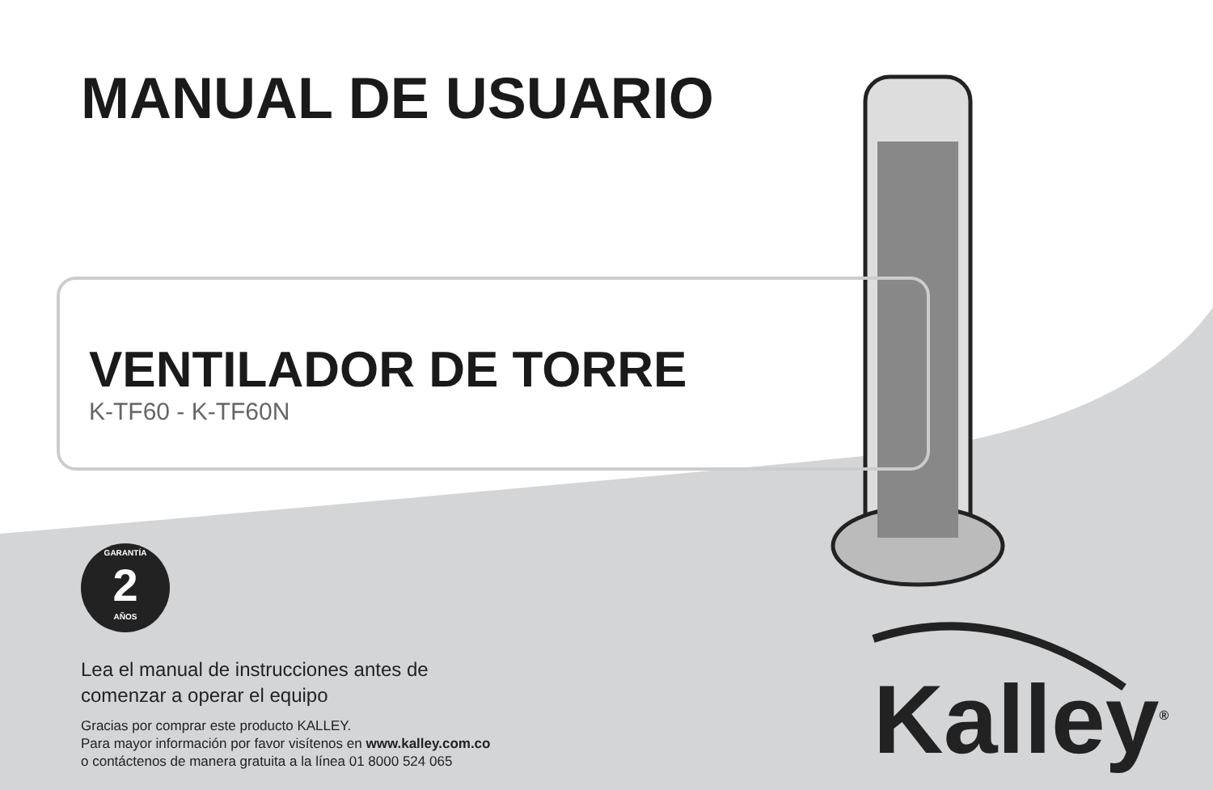MANUAL DE USUARIO
VENTILADOR DE TORRE
K-TF60 - K-TF60N
GARANTÍA
2
AÑOS
Lea el manual de instrucciones antes de
comenzar a operar el equipo
Gracias por comprar este producto KALLEY.
Para mayor información por favor visítenos en www.kalley.com.co
o contáctenos de manera gratuita a la línea 01 8000 524 065
Kalley<sup>®</sup>